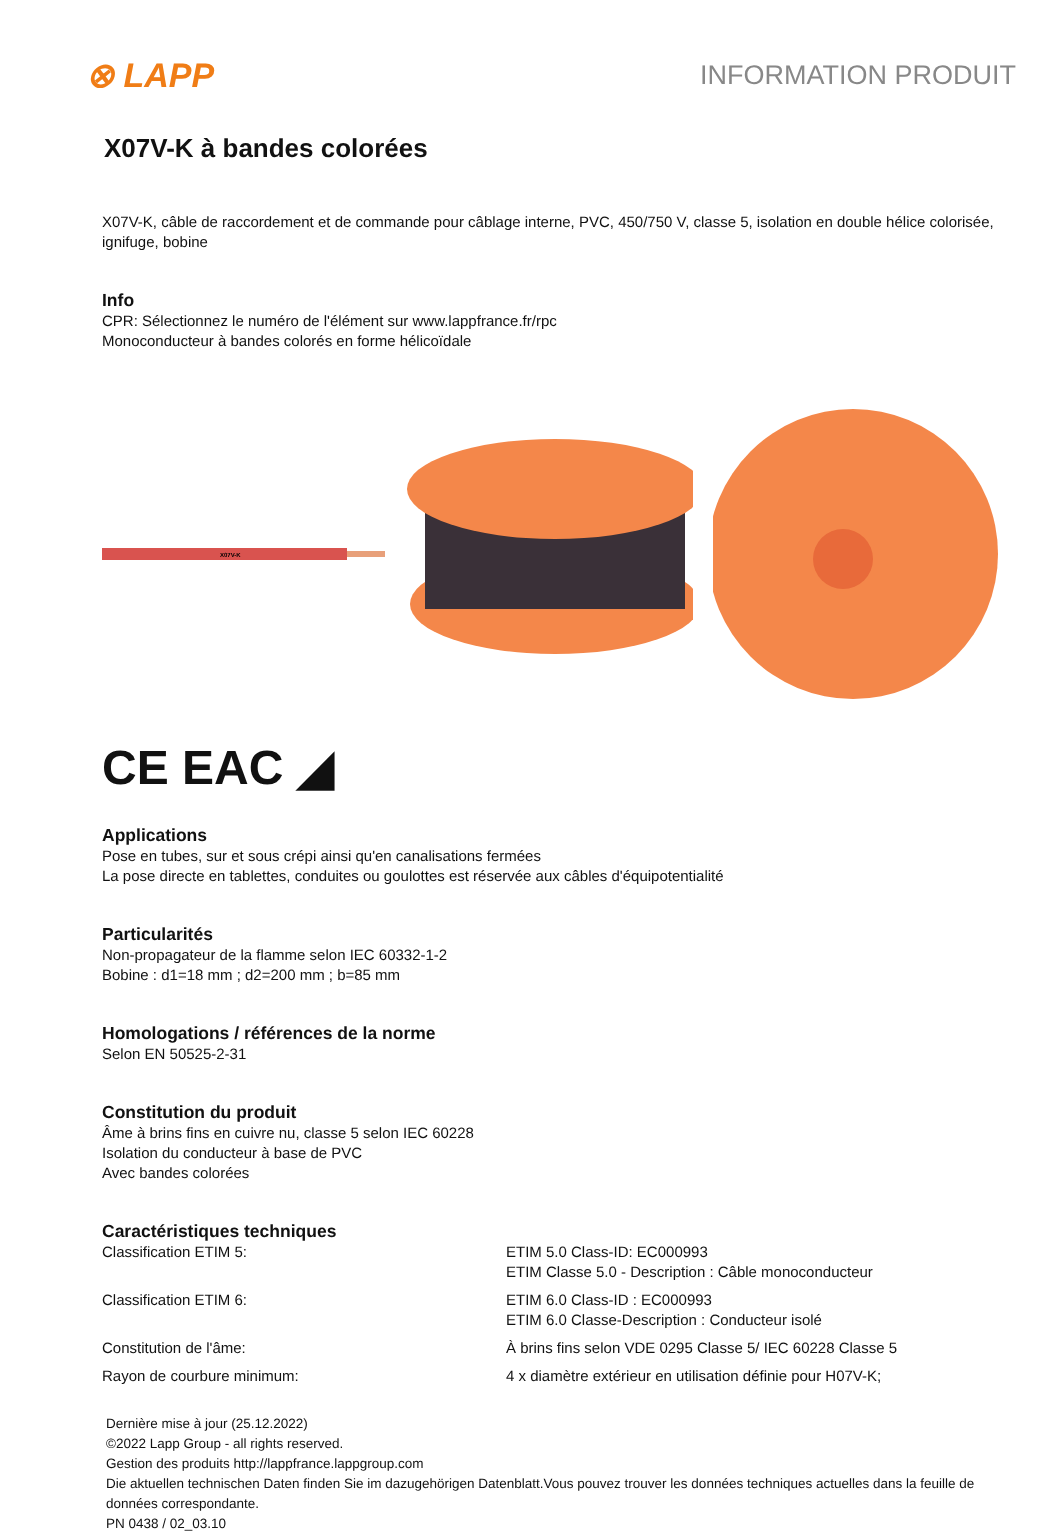⊗ LAPP
INFORMATION PRODUIT
X07V-K à bandes colorées
X07V-K, câble de raccordement et de commande pour câblage interne, PVC, 450/750 V, classe 5, isolation en double hélice colorisée, ignifuge, bobine
Info
CPR: Sélectionnez le numéro de l'élément sur www.lappfrance.fr/rpc
Monoconducteur à bandes colorés en forme hélicoïdale
X07V-K
CE EAC ◢
Applications
Pose en tubes, sur et sous crépi ainsi qu'en canalisations fermées
La pose directe en tablettes, conduites ou goulottes est réservée aux câbles d'équipotentialité
Particularités
Non-propagateur de la flamme selon IEC 60332-1-2
Bobine : d1=18 mm ; d2=200 mm ; b=85 mm
Homologations / références de la norme
Selon EN 50525-2-31
Constitution du produit
Âme à brins fins en cuivre nu, classe 5 selon IEC 60228
Isolation du conducteur à base de PVC
Avec bandes colorées
Caractéristiques techniques
| Classification ETIM 5: | ETIM 5.0 Class-ID: EC000993 ETIM Classe 5.0 - Description : Câble monoconducteur |
| Classification ETIM 6: | ETIM 6.0 Class-ID : EC000993 ETIM 6.0 Classe-Description : Conducteur isolé |
| Constitution de l'âme: | À brins fins selon VDE 0295 Classe 5/ IEC 60228 Classe 5 |
| Rayon de courbure minimum: | 4 x diamètre extérieur en utilisation définie pour H07V-K; |
Dernière mise à jour (25.12.2022)
©2022 Lapp Group - all rights reserved.
Gestion des produits http://lappfrance.lappgroup.com
Die aktuellen technischen Daten finden Sie im dazugehörigen Datenblatt.Vous pouvez trouver les données techniques actuelles dans la feuille de données correspondante.
PN 0438 / 02_03.10